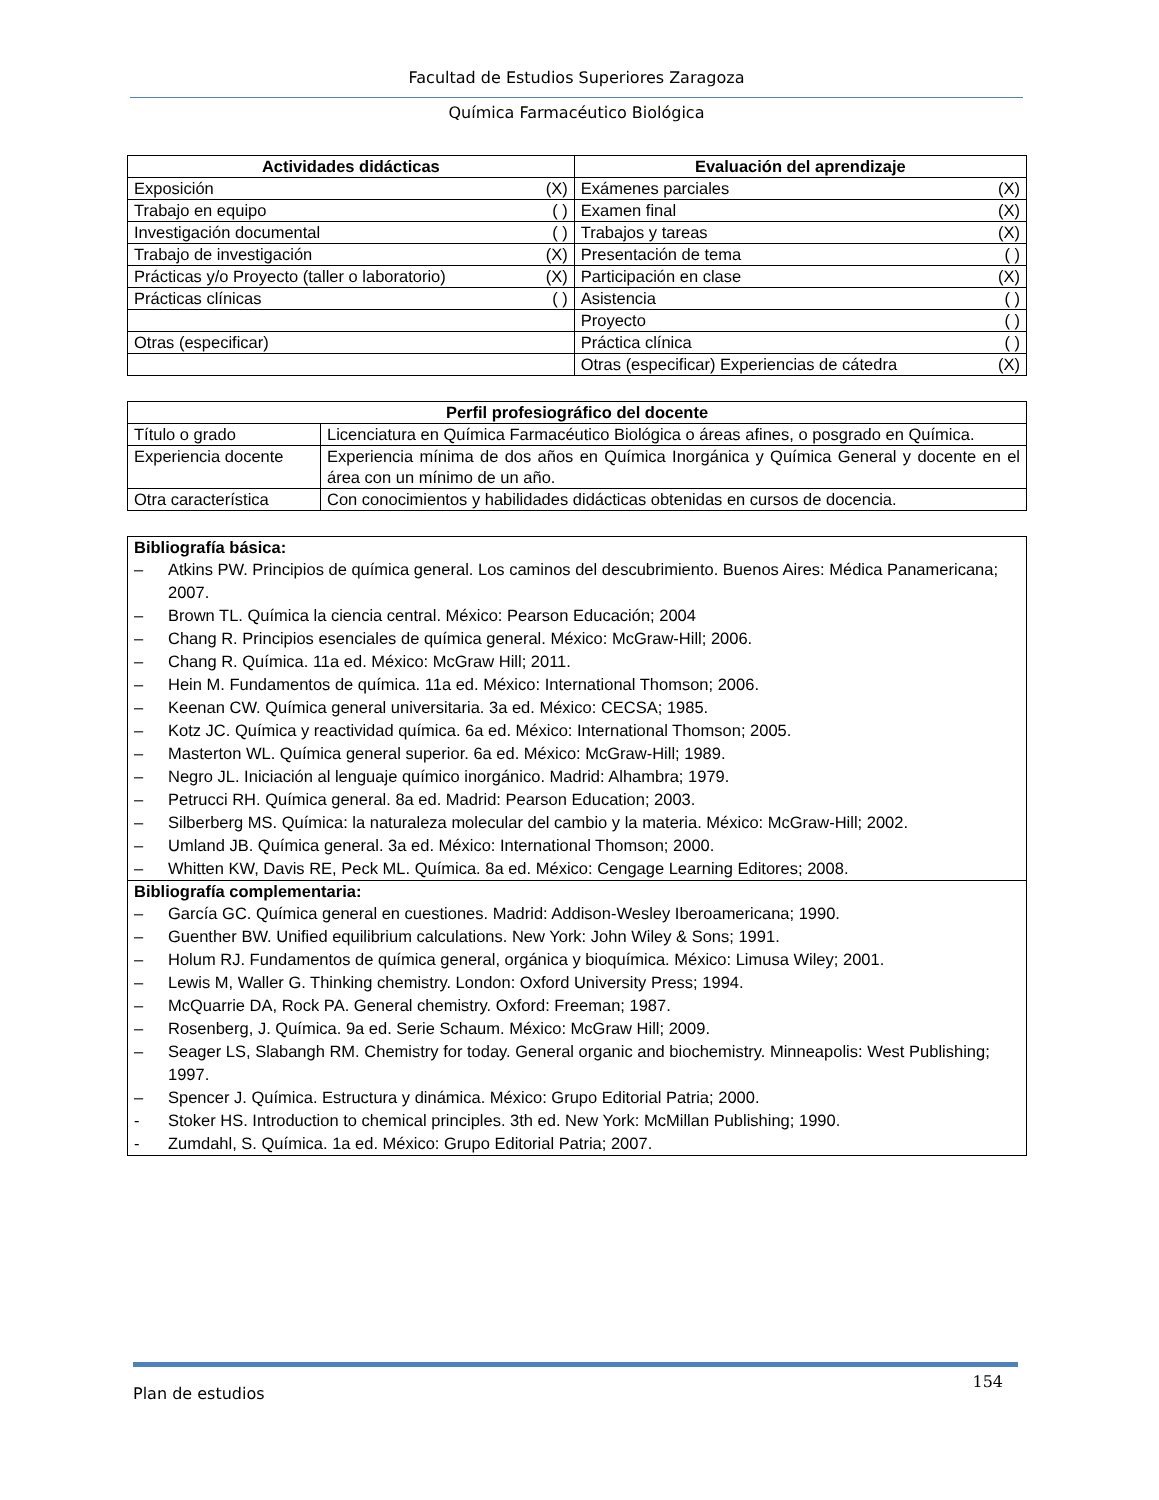Facultad de Estudios Superiores Zaragoza
Química Farmacéutico Biológica
| Actividades didácticas | | Evaluación del aprendizaje | |
| --- | --- | --- | --- |
| Exposición | (X) | Exámenes parciales | (X) |
| Trabajo en equipo | ( ) | Examen final | (X) |
| Investigación documental | ( ) | Trabajos y tareas | (X) |
| Trabajo de investigación | (X) | Presentación de tema | ( ) |
| Prácticas y/o Proyecto (taller o laboratorio) | (X) | Participación en clase | (X) |
| Prácticas clínicas | ( ) | Asistencia | ( ) |
| | | Proyecto | ( ) |
| Otras (especificar) | | Práctica clínica | ( ) |
| | | Otras (especificar) Experiencias de cátedra | (X) |
| Perfil profesiográfico del docente | |
| --- | --- |
| Título o grado | Licenciatura en Química Farmacéutico Biológica o áreas afines, o posgrado en Química. |
| Experiencia docente | Experiencia mínima de dos años en Química Inorgánica y Química General y docente en el área con un mínimo de un año. |
| Otra característica | Con conocimientos y habilidades didácticas obtenidas en cursos de docencia. |
| Bibliografía básica: – Atkins PW. Principios de química general. Los caminos del descubrimiento. Buenos Aires: Médica Panamericana; 2007. – Brown TL. Química la ciencia central. México: Pearson Educación; 2004 – Chang R. Principios esenciales de química general. México: McGraw-Hill; 2006. – Chang R. Química. 11a ed. México: McGraw Hill; 2011. – Hein M. Fundamentos de química. 11a ed. México: International Thomson; 2006. – Keenan CW. Química general universitaria. 3a ed. México: CECSA; 1985. – Kotz JC. Química y reactividad química. 6a ed. México: International Thomson; 2005. – Masterton WL. Química general superior. 6a ed. México: McGraw-Hill; 1989. – Negro JL. Iniciación al lenguaje químico inorgánico. Madrid: Alhambra; 1979. – Petrucci RH. Química general. 8a ed. Madrid: Pearson Education; 2003. – Silberberg MS. Química: la naturaleza molecular del cambio y la materia. México: McGraw-Hill; 2002. – Umland JB. Química general. 3a ed. México: International Thomson; 2000. – Whitten KW, Davis RE, Peck ML. Química. 8a ed. México: Cengage Learning Editores; 2008. |
| Bibliografía complementaria: – García GC. Química general en cuestiones. Madrid: Addison-Wesley Iberoamericana; 1990. – Guenther BW. Unified equilibrium calculations. New York: John Wiley & Sons; 1991. – Holum RJ. Fundamentos de química general, orgánica y bioquímica. México: Limusa Wiley; 2001. – Lewis M, Waller G. Thinking chemistry. London: Oxford University Press; 1994. – McQuarrie DA, Rock PA. General chemistry. Oxford: Freeman; 1987. – Rosenberg, J. Química. 9a ed. Serie Schaum. México: McGraw Hill; 2009. – Seager LS, Slabangh RM. Chemistry for today. General organic and biochemistry. Minneapolis: West Publishing; 1997. – Spencer J. Química. Estructura y dinámica. México: Grupo Editorial Patria; 2000. - Stoker HS. Introduction to chemical principles. 3th ed. New York: McMillan Publishing; 1990. - Zumdahl, S. Química. 1a ed. México: Grupo Editorial Patria; 2007. |
Plan de estudios 154